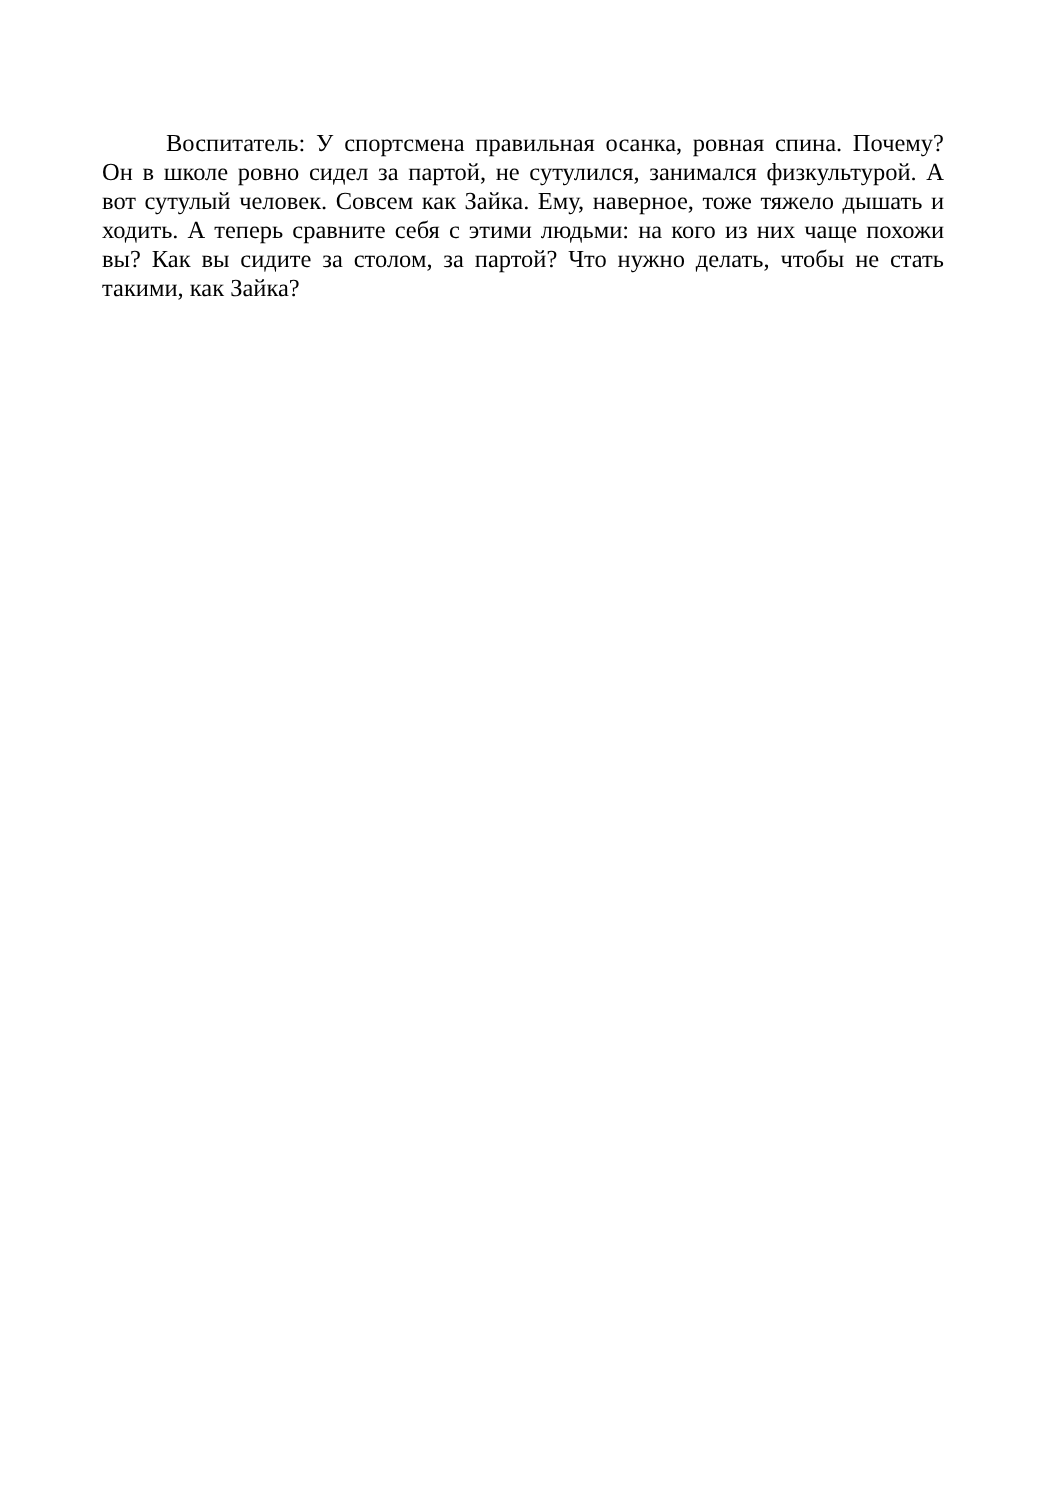Воспитатель: У спортсмена правильная осанка, ровная спина. Почему? Он в школе ровно сидел за партой, не сутулился, занимался физкультурой. А вот сутулый человек. Совсем как Зайка. Ему, наверное, тоже тяжело дышать и ходить. А теперь сравните себя с этими людьми: на кого из них чаще похожи вы? Как вы сидите за столом, за партой? Что нужно делать, чтобы не стать такими, как Зайка?